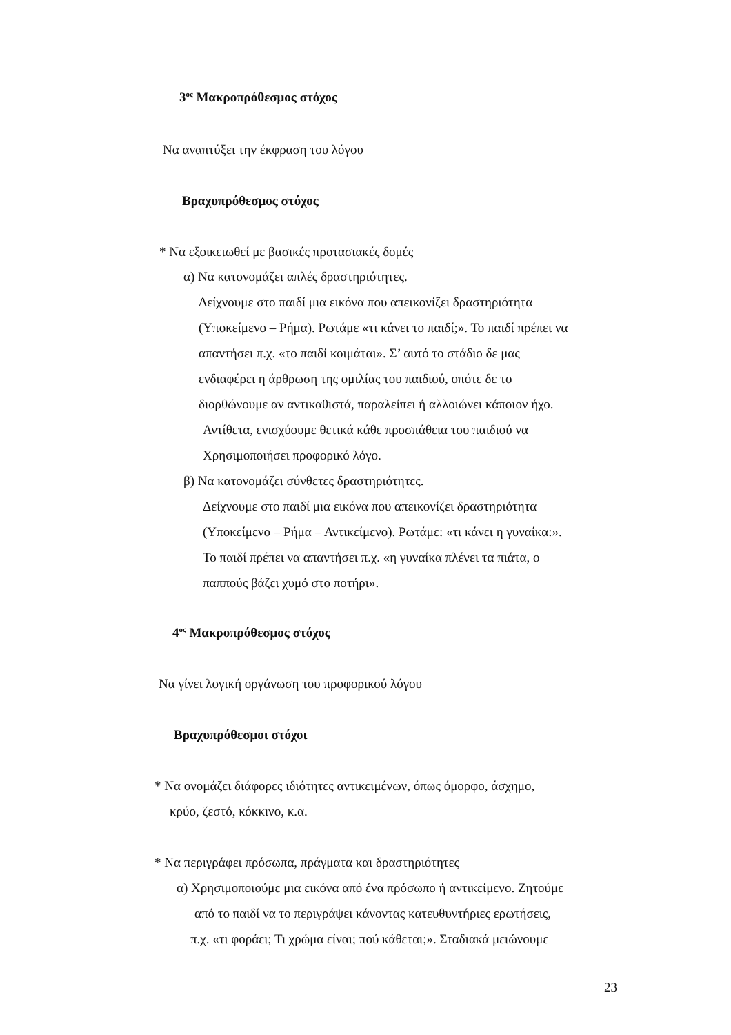3<sup>ος</sup> Μακροπρόθεσμος στόχος
Να αναπτύξει την έκφραση του λόγου
Βραχυπρόθεσμος στόχος
* Να εξοικειωθεί με βασικές προτασιακές δομές
α) Να κατονομάζει απλές δραστηριότητες.
Δείχνουμε στο παιδί μια εικόνα που απεικονίζει δραστηριότητα
(Υποκείμενο – Ρήμα). Ρωτάμε «τι κάνει το παιδί;». Το παιδί πρέπει να
απαντήσει π.χ. «το παιδί κοιμάται». Σ’ αυτό το στάδιο δε μας
ενδιαφέρει η άρθρωση της ομιλίας του παιδιού, οπότε δε το
διορθώνουμε αν αντικαθιστά, παραλείπει ή αλλοιώνει κάποιον ήχο.
Αντίθετα, ενισχύουμε θετικά κάθε προσπάθεια του παιδιού να
Χρησιμοποιήσει προφορικό λόγο.
β) Να κατονομάζει σύνθετες δραστηριότητες.
Δείχνουμε στο παιδί μια εικόνα που απεικονίζει δραστηριότητα
(Υποκείμενο – Ρήμα – Αντικείμενο). Ρωτάμε: «τι κάνει η γυναίκα:».
Το παιδί πρέπει να απαντήσει π.χ. «η γυναίκα πλένει τα πιάτα, ο
παππούς βάζει χυμό στο ποτήρι».
4<sup>ος</sup> Μακροπρόθεσμος στόχος
Να γίνει λογική οργάνωση του προφορικού λόγου
Βραχυπρόθεσμοι στόχοι
* Να ονομάζει διάφορες ιδιότητες αντικειμένων, όπως όμορφο, άσχημο,
κρύο, ζεστό, κόκκινο, κ.α.
* Να περιγράφει πρόσωπα, πράγματα και δραστηριότητες
α) Χρησιμοποιούμε μια εικόνα από ένα πρόσωπο ή αντικείμενο. Ζητούμε
από το παιδί να το περιγράψει κάνοντας κατευθυντήριες ερωτήσεις,
π.χ. «τι φοράει; Τι χρώμα είναι; πού κάθεται;». Σταδιακά μειώνουμε
23